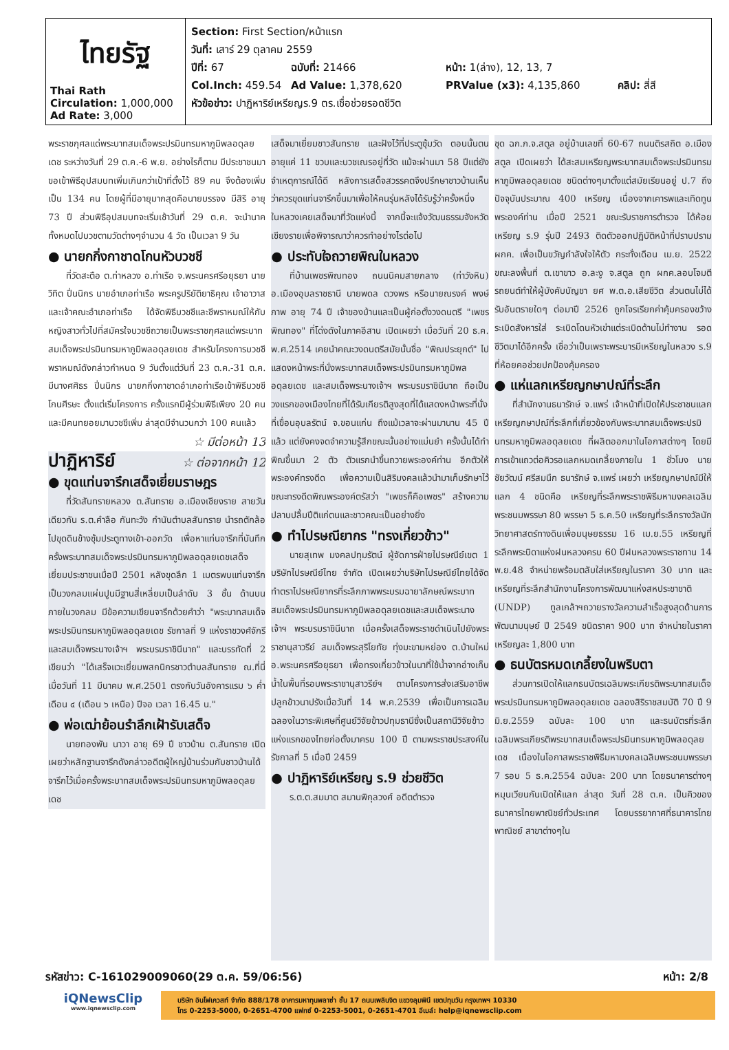| ไทยรัฐ Thai Rath Circulation: 1,000,000 Ad Rate: 3,000 | Section: First Section/หน้าแรก วันที่: เสาร์ 29 ตุลาคม 2559 ปีที่: 67 ฉบับที่: 21466 หน้า: 1(ล่าง), 12, 13, 7 Col.Inch: 459.54 Ad Value: 1,378,620 PRValue (x3): 4,135,860 คลิป: สี่สี หัวข้อข่าว: ปาฏิหาริย์เหรียญร.9 ตร.เชื่อช่วยรอดชีวิต |
พระราชกุศลแด่พระบาทสมเด็จพระปรมินทรมหาภูมิพลอดุลยเดช ระหว่างวันที่ 29 ต.ค.-6 พ.ย. อย่างไรก็ตาม มีประชาชนมาขอเข้าพิธีอุปสมบทเพิ่มเกินกว่าเป้าที่ตั้งไว้ 89 คน จึงต้องเพิ่มเป็น 134 คน โดยผู้ที่มีอายุมากสุดคือนายบรรจง มีสิริ อายุ 73 ปี ส่วนพิธีอุปสมบทจะเริ่มเช้าวันที่ 29 ต.ค. จะนำนาคทั้งหมดไปบวชตามวัดต่างๆจำนวน 4 วัด เป็นเวลา 9 วัน
● นายกกิ่งกาชาดโกนหัวบวชชี
ที่วัดสะตือ ต.ท่าหลวง อ.ท่าเรือ จ.พระนครศรีอยุธยา นายวิทิต ปิ่นนิกร นายอำเภอท่าเรือ พระครูปริยัติยาธิคุณ เจ้าอาวาสและเจ้าคณะอำเภอท่าเรือ ได้จัดพิธีบวชชีและชีพราหมณ์ให้กับหญิงสาวทั่วไปที่สมัครใจบวชชีถวายเป็นพระราชกุศลแด่พระบาทสมเด็จพระปรมินทรมหาภูมิพลอดุลยเดช สำหรับโครงการบวชชีพราหมณ์ดังกล่าวกำหนด 9 วันตั้งแต่วันที่ 23 ต.ค.-31 ต.ค. มีนางศศิธร ปิ่นนิกร นายกกิ่งกาชาดอำเภอท่าเรือเข้าพิธีบวชชีโกนศีรษะ ตั้งแต่เริ่มโครงการ ครั้งแรกมีผู้ร่วมพิธีเพียง 20 คน และมีคนทยอยมาบวชชีเพิ่ม ล่าสุดมีจำนวนกว่า 100 คนแล้ว
☆ มีต่อหน้า 13
ปาฏิหาริย์
☆ ต่อจากหน้า 12
● ขุดแท่นจารึกเสด็จเยี่ยมราษฎร
ที่วัดสันทรายหลวง ต.สันทราย อ.เมืองเชียงราย สายวันเดียวกัน ร.ต.คำลือ กันทะวัง กำนันตำบลสันทราย นำรถตักล้อไปขุดดินข้างซุ้มประตูทางเข้า-ออกวัด เพื่อหาแท่นจารึกที่บันทึกครั้งพระบาทสมเด็จพระปรมินทรมหาภูมิพลอดุลยเดชเสด็จเยี่ยมประชาชนเมื่อปี 2501 หลังขุดลึก 1 เมตรพบแท่นจารึกเป็นวงกลมแผ่นปูนมีฐานสี่เหลี่ยมเป็นลำดับ 3 ชั้น ด้านบนภายในวงกลม มีข้อความเขียนจารึกด้วยคำว่า "พระบาทสมเด็จพระปรมินทรมหาภูมิพลอดุลยเดช รัชกาลที่ 9 แห่งราชวงศ์จักรีและสมเด็จพระนางเจ้าฯ พระบรมราชินีนาถ" และบรรทัดที่ 2 เขียนว่า "ได้เสร็จแวะเยี่ยมพสกนิกรชาวตำบลสันทราย ณ.ที่นี่ เมื่อวันที่ 11 มีนาคม พ.ศ.2501 ตรงกับวันอังคารแรม ๖ ค่ำเดือน ๔ (เดือน ๖ เหนือ) ปีจอ เวลา 16.45 น."
● พ่อเฒ่าย้อนรำลึกเฝ้ารับเสด็จ
นายทองพัน นาวา อายุ 69 ปี ชาวบ้าน ต.สันทราย เปิดเผยว่าหลักฐานจารึกดังกล่าวอดีตผู้ใหญ่บ้านร่วมกับชาวบ้านได้จารึกไว้เมื่อครั้งพระบาทสมเด็จพระปรมินทรมหาภูมิพลอดุลยเดช
เสด็จมาเยี่ยมชาวสันทราย และฝังไว้ที่ประตูซุ้มวัด ตอนนั้นตนอายุแค่ 11 ขวบและบวชเณรอยู่ที่วัด แม้จะผ่านมา 58 ปีแต่ยังจำเหตุการณ์ได้ดี หลังการเสด็จสวรรคตจึงปรึกษาชาวบ้านเห็นว่าควรขุดแท่นจารึกขึ้นมาเพื่อให้คนรุ่นหลังได้รับรู้ว่าครั้งหนึ่งในหลวงเคยเสด็จมาที่วัดแห่งนี้ จากนี้จะแจ้งวัฒนธรรมจังหวัดเชียงรายเพื่อพิจารณาว่าควรทำอย่างไรต่อไป
● ประทับใจถวายพิณในหลวง
ที่บ้านเพชรพิณทอง ถนนนิคมสายกลาง (ท่าวังหิน) อ.เมืองอุบลราชธานี นายพดล ดวงพร หรือนายณรงค์ พงษ์ภาพ อายุ 74 ปี เจ้าของบ้านและเป็นผู้ก่อตั้งวงดนตรี "เพชรพิณทอง" ที่โด่งดังในภาคอีสาน เปิดเผยว่า เมื่อวันที่ 20 ธ.ค. พ.ศ.2514 เคยนำคณะวงดนตรีสมัยนั้นชื่อ "พิณประยุกต์" ไปแสดงหน้าพระที่นั่งพระบาทสมเด็จพระปรมินทรมหาภูมิพลอดุลยเดช และสมเด็จพระนางเจ้าฯ พระบรมราชินีนาถ ถือเป็นวงแรกของเมืองไทยที่ได้รับเกียรติสูงสุดที่ได้แสดงหน้าพระที่นั่งที่เขื่อนอุบลรัตน์ จ.ขอนแก่น ถึงแม้เวลาจะผ่านมานาน 45 ปีแล้ว แต่ยังคงจดจำความรู้สึกขณะนั้นอย่างแม่นยำ ครั้งนั้นได้ทำพิณขึ้นมา 2 ตัว ตัวแรกนำขึ้นถวายพระองค์ท่าน อีกตัวให้พระองค์ทรงดีด เพื่อความเป็นสิริมงคลแล้วนำมาเก็บรักษาไว้ ขณะทรงดีดพิณพระองค์ตรัสว่า "เพชรก็คือเพชร" สร้างความปลาบปลื้มปีติแก่ตนและชาวคณะเป็นอย่างยิ่ง
● ทำไปรษณียากร "ทรงเกี่ยวข้าว"
นายสุเทพ มงคลปทุมรัตน์ ผู้จัดการฝ่ายไปรษณีย์เขต 1 บริษัทไปรษณีย์ไทย จำกัด เปิดเผยว่าบริษัทไปรษณีย์ไทยได้จัดทำตราไปรษณียากรที่ระลึกภาพพระบรมฉายาลักษณ์พระบาทสมเด็จพระปรมินทรมหาภูมิพลอดุลยเดชและสมเด็จพระนางเจ้าฯ พระบรมราชินีนาถ เมื่อครั้งเสด็จพระราชดำเนินไปยังพระราชานุสาวรีย์ สมเด็จพระสุริโยทัย ทุ่งมะขามหย่อง ต.บ้านใหม่ อ.พระนครศรีอยุธยา เพื่อทรงเกี่ยวข้าวในนาที่ใช้น้ำจากอ่างเก็บน้ำในพื้นที่รอบพระราชานุสาวรีย์ฯ ตามโครงการส่งเสริมอาชีพปลูกข้าวนาปรังเมื่อวันที่ 14 พ.ค.2539 เพื่อเป็นการเฉลิมฉลองในวาระพิเศษที่ศูนย์วิจัยข้าวปทุมธานีซึ่งเป็นสถานีวิจัยข้าวแห่งแรกของไทยก่อตั้งมาครบ 100 ปี ตามพระราชประสงค์ในรัชกาลที่ 5 เมื่อปี 2459
● ปาฏิหาริย์เหรียญ ร.9 ช่วยชีวิต
ร.ต.ต.สมมาต สมานพิกุลวงศ์ อดีตตำรวจ
ชุด ฉก.ภ.จ.สตูล อยู่บ้านเลขที่ 60-67 ถนนติรสถิต อ.เมืองสตูล เปิดเผยว่า ได้สะสมเหรียญพระบาทสมเด็จพระปรมินทรมหาภูมิพลอดุลยเดช ชนิดต่างๆมาตั้งแต่สมัยเรียนอยู่ ป.7 ถึงปัจจุบันประมาณ 400 เหรียญ เนื่องจากเคารพและเทิดทูนพระองค์ท่าน เมื่อปี 2521 ขณะรับราชการตำรวจ ได้ห้อยเหรียญ ร.9 รุ่นปี 2493 ติดตัวออกปฏิบัติหน้าที่ปราบปราม ผกค. เพื่อเป็นขวัญกำลังใจให้ตัว กระทั่งเดือน เม.ย. 2522 ขณะลงพื้นที่ ต.เขาขาว อ.ละงู จ.สตูล ถูก ผกค.ลอบโจมตีรถยนต์ทำให้ผู้บังคับบัญชา ยศ พ.ต.อ.เสียชีวิต ส่วนตนไม่ได้รับอันตรายใดๆ ต่อมาปี 2526 ถูกโจรเรียกค่าคุ้มครองขว้างระเบิดสังหารใส่ ระเบิดโดนหัวเข่าแต่ระเบิดด้านไม่ทำงาน รอดชีวิตมาได้อีกครั้ง เชื่อว่าเป็นเพราะพระบารมีเหรียญในหลวง ร.9 ที่ห้อยคอช่วยปกป้องคุ้มครอง
● แห่แลกเหรียญกษาปณ์ที่ระลึก
ที่สำนักงานธนารักษ์ จ.แพร่ เจ้าหน้าที่เปิดให้ประชาชนแลกเหรียญกษาปณ์ที่ระลึกที่เกี่ยวข้องกับพระบาทสมเด็จพระปรมินทรมหาภูมิพลอดุลยเดช ที่ผลิตออกมาในโอกาสต่างๆ โดยมีการเข้าแถวต่อคิวรอแลกหมดเกลี้ยงภายใน 1 ชั่วโมง นายชัยวัฒน์ ศรีสมนึก ธนารักษ์ จ.แพร่ เผยว่า เหรียญกษาปณ์มีให้แลก 4 ชนิดคือ เหรียญที่ระลึกพระราชพิธีมหามงคลเฉลิมพระชนมพรรษา 80 พรรษา 5 ธ.ค.50 เหรียญที่ระลึกรางวัลนักวิทยาศาสตร์ทางดินเพื่อมนุษยธรรม 16 เม.ย.55 เหรียญที่ระลึกพระบิดาแห่งฝนหลวงครบ 60 ปีฝนหลวงพระราชทาน 14 พ.ย.48 จำหน่ายพร้อมตลับใส่เหรียญในราคา 30 บาท และเหรียญที่ระลึกสำนักงานโครงการพัฒนาแห่งสหประชาชาติ (UNDP) ทูลเกล้าฯถวายรางวัลความสำเร็จสูงสุดด้านการพัฒนามนุษย์ ปี 2549 ชนิดราคา 900 บาท จำหน่ายในราคาเหรียญละ 1,800 บาท
● ธนบัตรหมดเกลี้ยงในพริบตา
ส่วนการเปิดให้แลกธนบัตรเฉลิมพระเกียรติพระบาทสมเด็จพระปรมินทรมหาภูมิพลอดุลยเดช ฉลองสิริราชสมบัติ 70 ปี 9 มิ.ย.2559 ฉบับละ 100 บาท และธนบัตรที่ระลึกเฉลิมพระเกียรติพระบาทสมเด็จพระปรมินทรมหาภูมิพลอดุลยเดช เนื่องในโอกาสพระราชพิธีมหามงคลเฉลิมพระชนมพรรษา 7 รอบ 5 ธ.ค.2554 ฉบับละ 200 บาท โดยธนาคารต่างๆหมุนเวียนกันเปิดให้แลก ล่าสุด วันที่ 28 ต.ค. เป็นคิวของธนาคารไทยพาณิชย์ทั่วประเทศ โดยบรรยากาศที่ธนาคารไทยพาณิชย์ สาขาต่างๆใน
รหัสข่าว: C-161029009060(29 ต.ค. 59/06:56) หน้า: 2/8
iQNewsClip
www.iqnewsclip.com
บริษัท อินโฟเควสท์ จำกัด 888/178 อาคารมหาทุนพลาซ่า ชั้น 17 ถนนเพลินจิต แขวงลุมพินี เขตปทุมวัน กรุงเทพฯ 10330
โทร 0-2253-5000, 0-2651-4700 แฟกซ์ 0-2253-5001, 0-2651-4701 อีเมล์: help@iqnewsclip.com